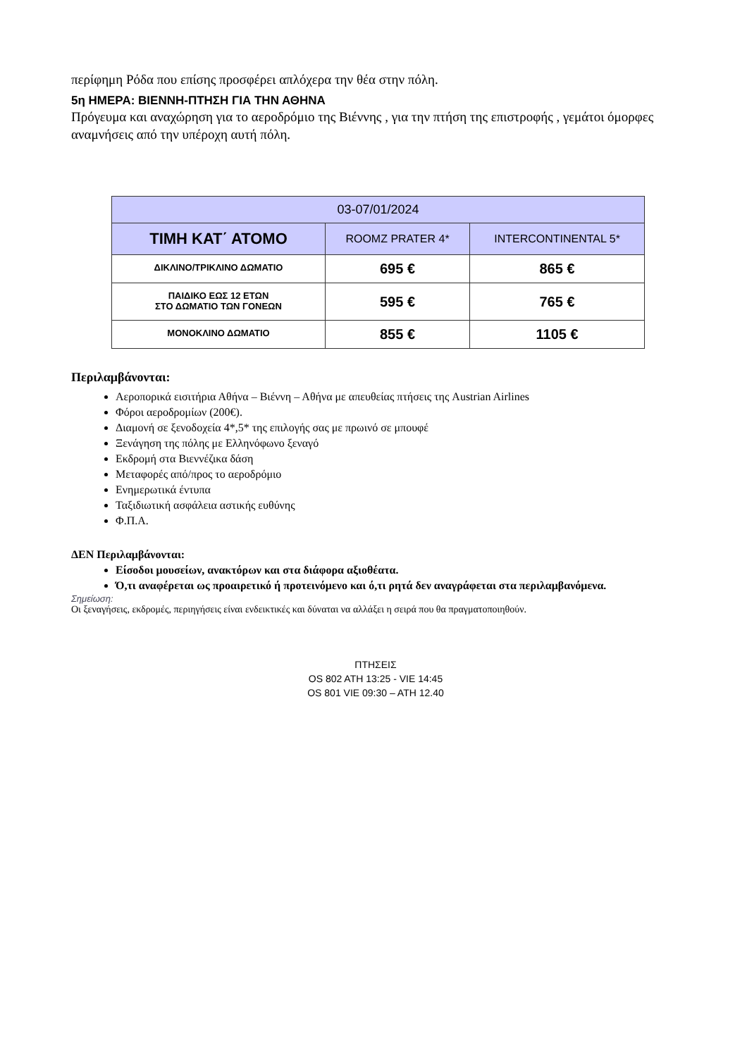περίφημη Ρόδα που επίσης προσφέρει απλόχερα την θέα στην πόλη.
5η ΗΜΕΡΑ: ΒΙΕΝΝΗ-ΠΤΗΣΗ ΓΙΑ ΤΗΝ ΑΘΗΝΑ
Πρόγευμα και αναχώρηση για το αεροδρόμιο της Βιέννης , για την πτήση της επιστροφής , γεμάτοι όμορφες αναμνήσεις από την υπέροχη αυτή πόλη.
| 03-07/01/2024 | | |
| --- | --- | --- |
| ΤΙΜΗ ΚΑΤ΄ ΑΤΟΜΟ | ROOMZ PRATER 4* | INTERCONTINENTAL 5* |
| ΔΙΚΛΙΝΟ/ΤΡΙΚΛΙΝΟ ΔΩΜΑΤΙΟ | 695 € | 865 € |
| ΠΑΙΔΙΚΟ ΕΩΣ 12 ΕΤΩΝ ΣΤΟ ΔΩΜΑΤΙΟ ΤΩΝ ΓΟΝΕΩΝ | 595 € | 765 € |
| ΜΟΝΟΚΛΙΝΟ ΔΩΜΑΤΙΟ | 855 € | 1105 € |
Περιλαμβάνονται:
Αεροπορικά εισιτήρια Αθήνα – Βιέννη – Αθήνα με απευθείας πτήσεις της Austrian Airlines
Φόροι αεροδρομίων (200€).
Διαμονή σε ξενοδοχεία 4*,5* της επιλογής σας με πρωινό σε μπουφέ
Ξενάγηση της πόλης με Ελληνόφωνο ξεναγό
Εκδρομή στα Βιεννέζικα δάση
Μεταφορές από/προς το αεροδρόμιο
Ενημερωτικά έντυπα
Ταξιδιωτική ασφάλεια αστικής ευθύνης
Φ.Π.Α.
ΔΕΝ Περιλαμβάνονται:
Είσοδοι μουσείων, ανακτόρων και στα διάφορα αξιοθέατα.
Ό,τι αναφέρεται ως προαιρετικό ή προτεινόμενο και ό,τι ρητά δεν αναγράφεται στα περιλαμβανόμενα.
Σημείωση:
Οι ξεναγήσεις, εκδρομές, περιηγήσεις είναι ενδεικτικές και δύναται να αλλάξει η σειρά που θα πραγματοποιηθούν.
ΠΤΗΣΕΙΣ
OS 802 ATH 13:25 - VIE 14:45
OS 801 VIE 09:30 – ATH 12.40